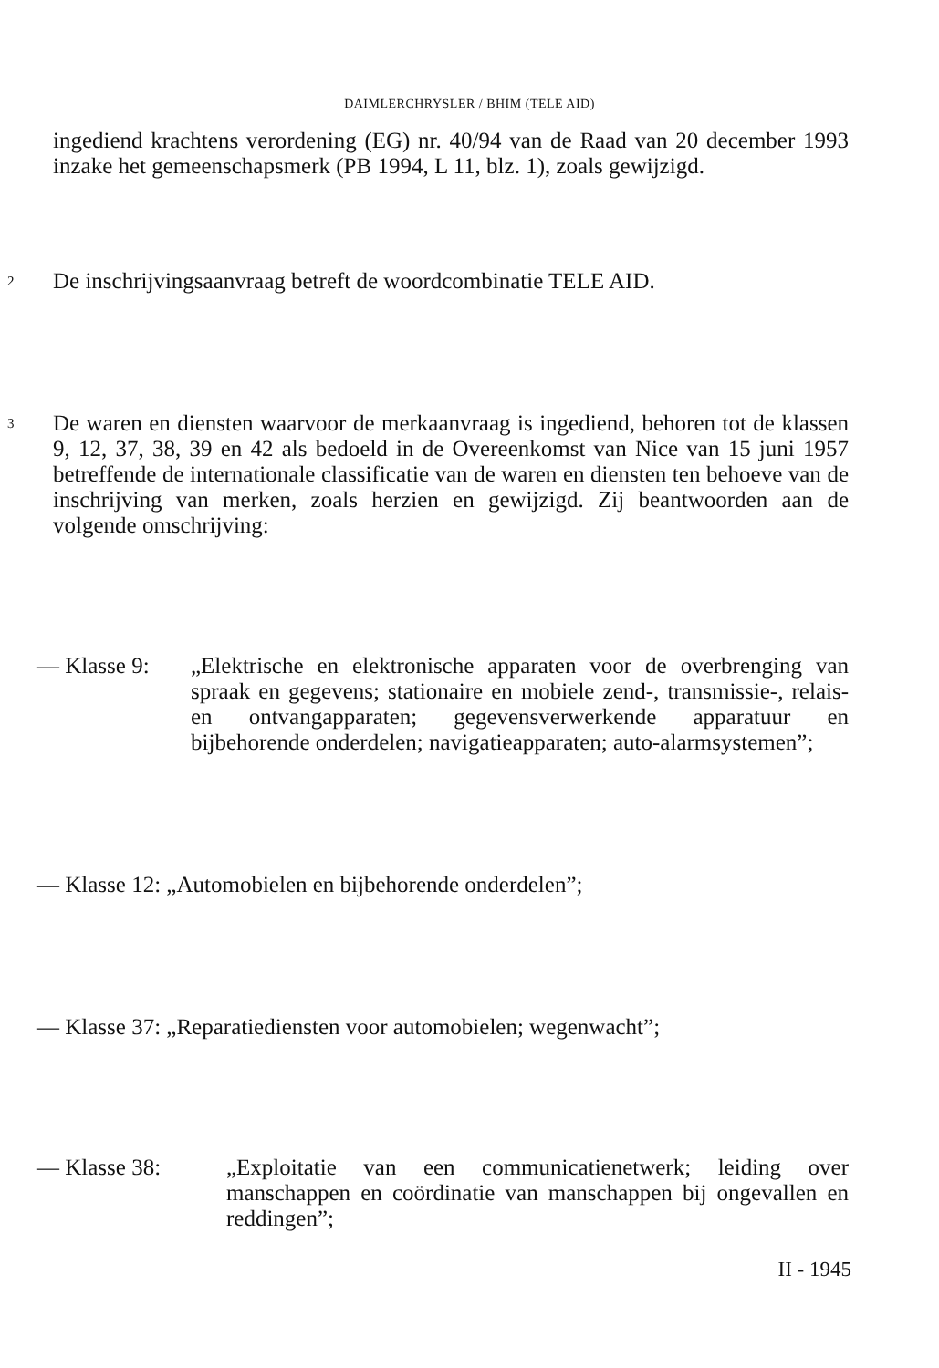DAIMLERCHRYSLER / BHIM (TELE AID)
ingediend krachtens verordening (EG) nr. 40/94 van de Raad van 20 december 1993 inzake het gemeenschapsmerk (PB 1994, L 11, blz. 1), zoals gewijzigd.
2 De inschrijvingsaanvraag betreft de woordcombinatie TELE AID.
3 De waren en diensten waarvoor de merkaanvraag is ingediend, behoren tot de klassen 9, 12, 37, 38, 39 en 42 als bedoeld in de Overeenkomst van Nice van 15 juni 1957 betreffende de internationale classificatie van de waren en diensten ten behoeve van de inschrijving van merken, zoals herzien en gewijzigd. Zij beantwoorden aan de volgende omschrijving:
— Klasse 9: „Elektrische en elektronische apparaten voor de overbrenging van spraak en gegevens; stationaire en mobiele zend-, transmissie-, relais- en ontvangapparaten; gegevensverwerkende apparatuur en bijbehorende onderdelen; navigatieapparaten; auto-alarmsystemen”;
— Klasse 12: „Automobielen en bijbehorende onderdelen”;
— Klasse 37: „Reparatiediensten voor automobielen; wegenwacht”;
— Klasse 38: „Exploitatie van een communicatienetwerk; leiding over manschappen en coördinatie van manschappen bij ongevallen en reddingen”;
II - 1945